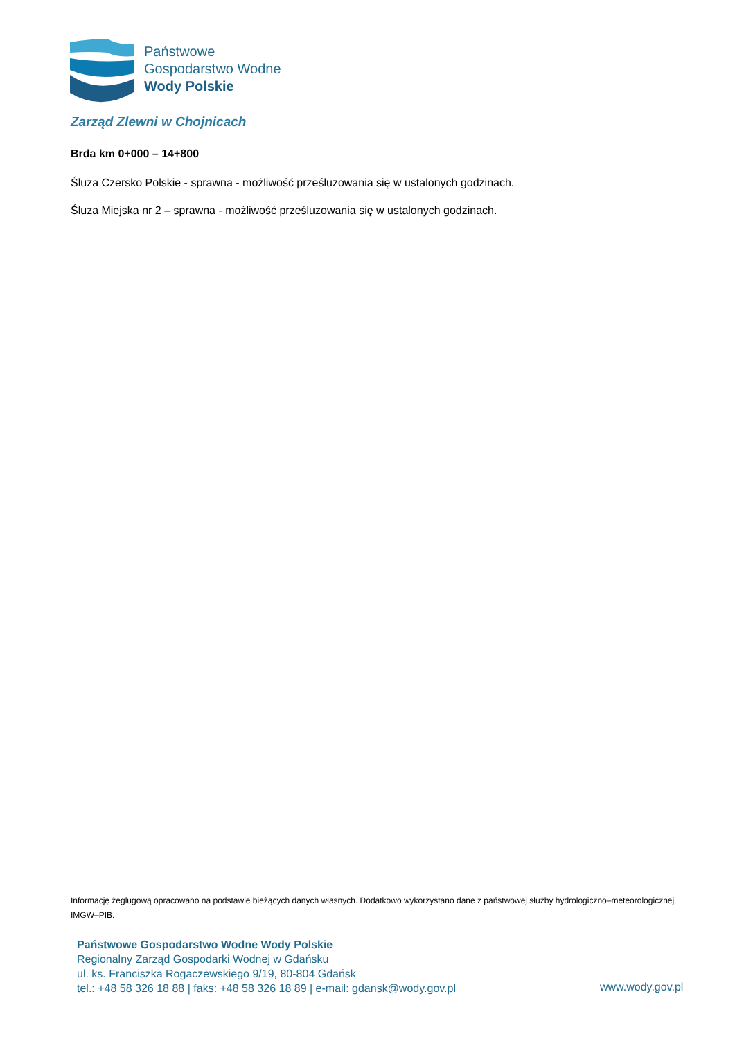Państwowe
Gospodarstwo Wodne
Wody Polskie
Zarząd Zlewni w Chojnicach
Brda km 0+000 – 14+800
Śluza Czersko Polskie - sprawna - możliwość prześluzowania się w ustalonych godzinach.
Śluza Miejska nr 2 – sprawna - możliwość prześluzowania się w ustalonych godzinach.
Informację żeglugową opracowano na podstawie bieżących danych własnych. Dodatkowo wykorzystano dane z państwowej służby hydrologiczno–meteorologicznej IMGW–PIB.
Państwowe Gospodarstwo Wodne Wody Polskie
Regionalny Zarząd Gospodarki Wodnej w Gdańsku
ul. ks. Franciszka Rogaczewskiego 9/19, 80-804 Gdańsk
tel.: +48 58 326 18 88 | faks: +48 58 326 18 89 | e-mail: gdansk@wody.gov.pl
www.wody.gov.pl